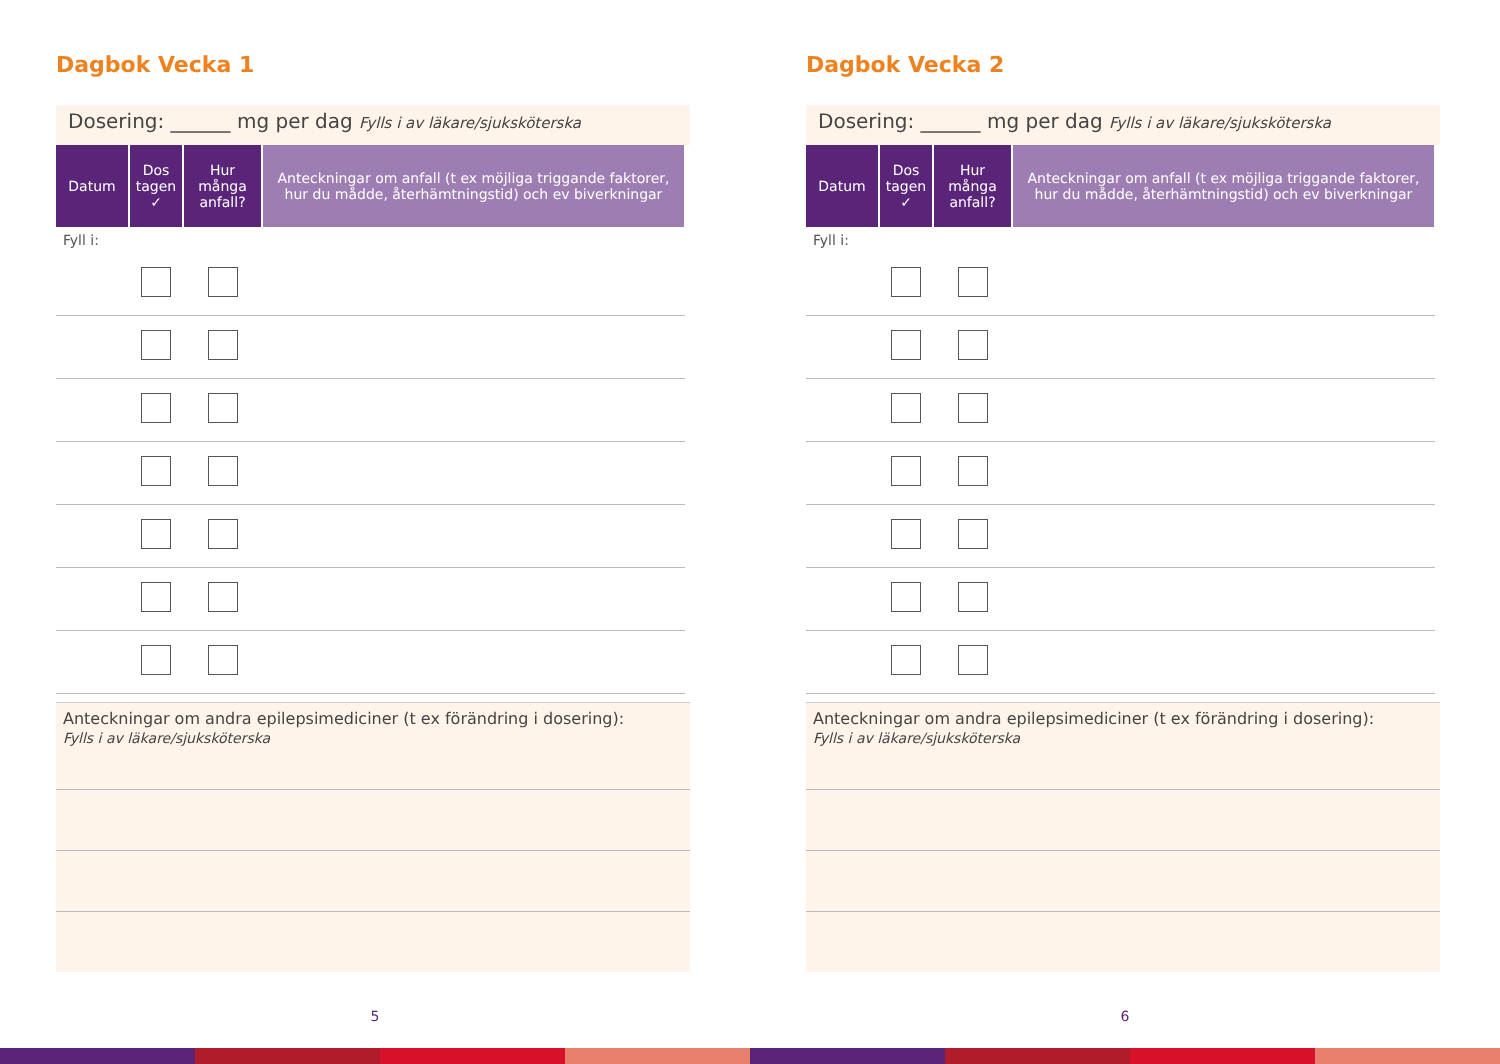Dagbok Vecka 1
Dosering: ______ mg per dag Fylls i av läkare/sjuksköterska
| Datum | Dos tagen ✓ | Hur många anfall? | Anteckningar om anfall (t ex möjliga triggande faktorer, hur du mådde, återhämtningstid) och ev biverkningar |
| --- | --- | --- | --- |
| Fyll i: | | | |
Anteckningar om andra epilepsimediciner (t ex förändring i dosering):
Fylls i av läkare/sjuksköterska
5
Dagbok Vecka 2
Dosering: ______ mg per dag Fylls i av läkare/sjuksköterska
| Datum | Dos tagen ✓ | Hur många anfall? | Anteckningar om anfall (t ex möjliga triggande faktorer, hur du mådde, återhämtningstid) och ev biverkningar |
| --- | --- | --- | --- |
| Fyll i: | | | |
Anteckningar om andra epilepsimediciner (t ex förändring i dosering):
Fylls i av läkare/sjuksköterska
6